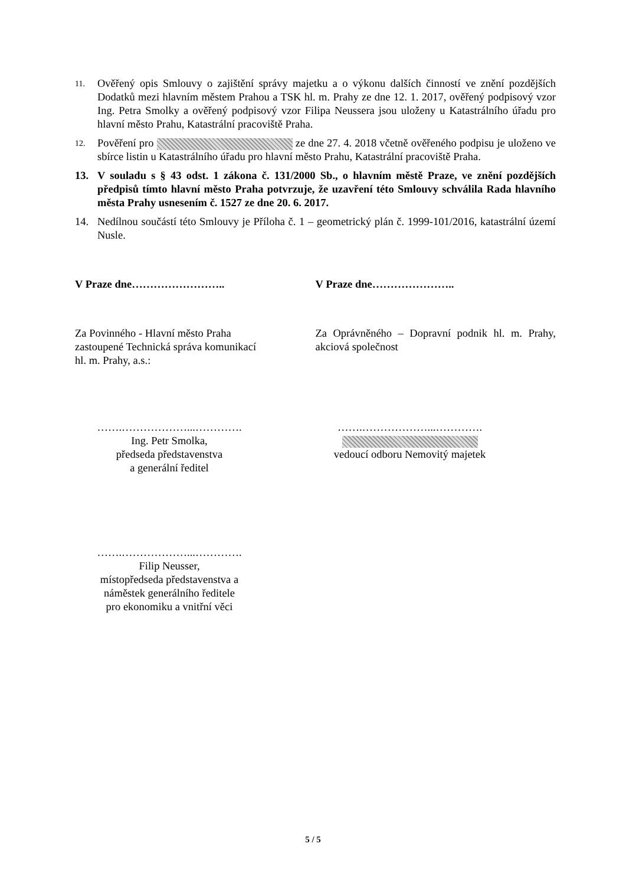11. Ověřený opis Smlouvy o zajištění správy majetku a o výkonu dalších činností ve znění pozdějších Dodatků mezi hlavním městem Prahou a TSK hl. m. Prahy ze dne 12. 1. 2017, ověřený podpisový vzor Ing. Petra Smolky a ověřený podpisový vzor Filipa Neussera jsou uloženy u Katastrálního úřadu pro hlavní město Prahu, Katastrální pracoviště Praha.
12. Pověření pro ze dne 27. 4. 2018 včetně ověřeného podpisu je uloženo ve sbírce listin u Katastrálního úřadu pro hlavní město Prahu, Katastrální pracoviště Praha.
13. V souladu s § 43 odst. 1 zákona č. 131/2000 Sb., o hlavním městě Praze, ve znění pozdějších předpisů tímto hlavní město Praha potvrzuje, že uzavření této Smlouvy schválila Rada hlavního města Prahy usnesením č. 1527 ze dne 20. 6. 2017.
14. Nedílnou součástí této Smlouvy je Příloha č. 1 – geometrický plán č. 1999-101/2016, katastrální území Nusle.
V Praze dne……………………..
Za Povinného - Hlavní město Praha
zastoupené Technická správa komunikací
hl. m. Prahy, a.s.:
…….………………...………….
Ing. Petr Smolka,
předseda představenstva
a generální ředitel
…….………………...………….
Filip Neusser,
místopředseda představenstva a
náměstek generálního ředitele
pro ekonomiku a vnitřní věci
V Praze dne…………………..
Za Oprávněného – Dopravní podnik hl. m. Prahy, akciová společnost
…….………………...………….
vedoucí odboru Nemovitý majetek
5 / 5